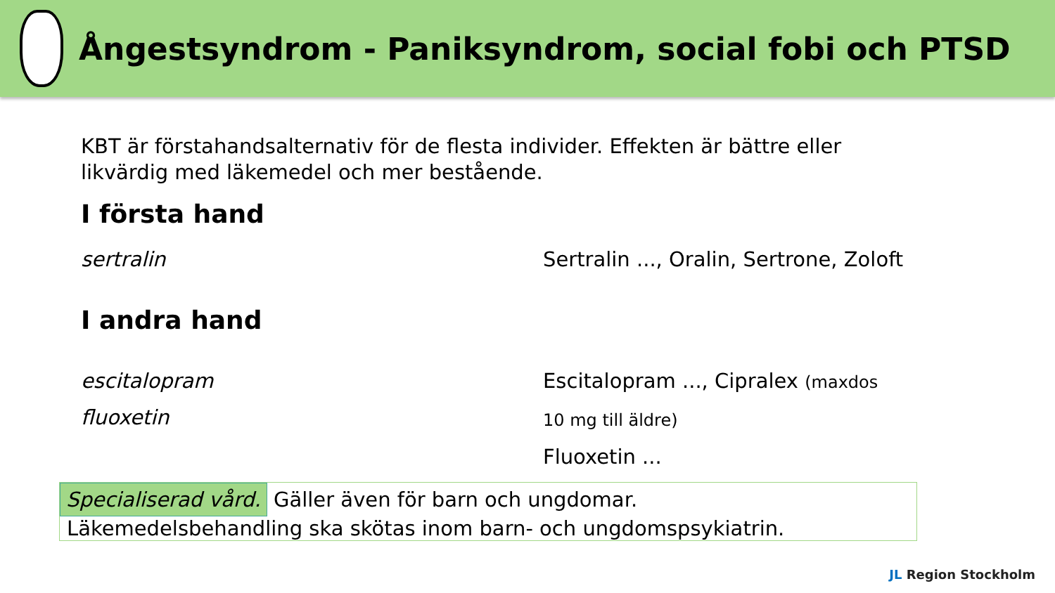Ångestsyndrom - Paniksyndrom, social fobi och PTSD
KBT är förstahandsalternativ för de flesta individer. Effekten är bättre eller likvärdig med läkemedel och mer bestående.
I första hand
sertralin Sertralin ..., Oralin, Sertrone, Zoloft
I andra hand
escitalopram
fluoxetin
Escitalopram ..., Cipralex (maxdos
10 mg till äldre)
Fluoxetin ...
Specialiserad vård. Gäller även för barn och ungdomar.
Läkemedelsbehandling ska skötas inom barn- och ungdomspsykiatrin.
JL Region Stockholm